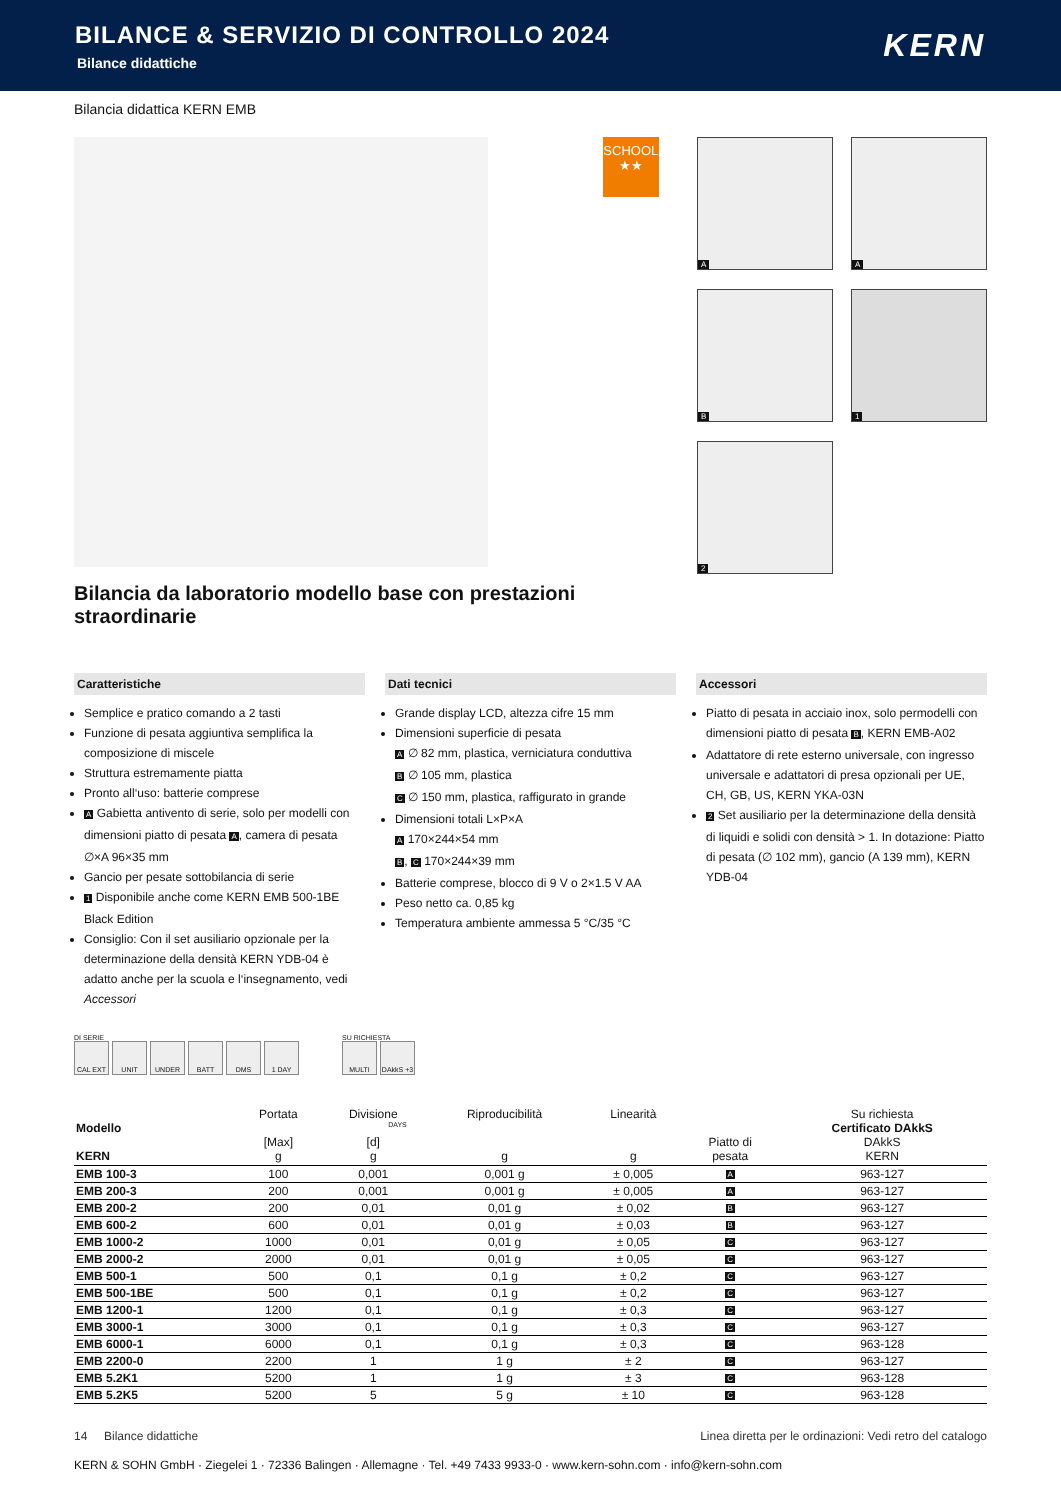BILANCE & SERVIZIO DI CONTROLLO 2024
Bilance didattiche
KERN
Bilancia didattica KERN EMB
SCHOOL
★★
A
A
B
1
2
Bilancia da laboratorio modello base con prestazioni straordinarie
Caratteristiche
Semplice e pratico comando a 2 tasti
Funzione di pesata aggiuntiva semplifica la composizione di miscele
Struttura estremamente piatta
Pronto all‘uso: batterie comprese
A Gabietta antivento di serie, solo per modelli con dimensioni piatto di pesata A, camera di pesata ∅×A 96×35 mm
Gancio per pesate sottobilancia di serie
1 Disponibile anche come KERN EMB 500-1BE Black Edition
Consiglio: Con il set ausiliario opzionale per la determinazione della densità KERN YDB-04 è adatto anche per la scuola e l‘insegnamento, vedi Accessori
Dati tecnici
Grande display LCD, altezza cifre 15 mm
Dimensioni superficie di pesata
A ∅ 82 mm, plastica, verniciatura conduttiva
B ∅ 105 mm, plastica
C ∅ 150 mm, plastica, raffigurato in grande
Dimensioni totali L×P×A
A 170×244×54 mm
B, C 170×244×39 mm
Batterie comprese, blocco di 9 V o 2×1.5 V AA
Peso netto ca. 0,85 kg
Temperatura ambiente ammessa 5 °C/35 °C
Accessori
Piatto di pesata in acciaio inox, solo permodelli con dimensioni piatto di pesata B, KERN EMB-A02
Adattatore di rete esterno universale, con ingresso universale e adattatori di presa opzionali per UE, CH, GB, US, KERN YKA-03N
2 Set ausiliario per la determinazione della densità di liquidi e solidi con densità > 1. In dotazione: Piatto di pesata (∅ 102 mm), gancio (A 139 mm), KERN YDB-04
DI SERIE
CAL EXT UNIT UNDER BATT DMS 1 DAY
SU RICHIESTA
MULTI DAkkS +3 DAYS
| Modello KERN | Portata [Max] g | Divisione [d] g | Riproducibilità g | Linearità g | Piatto di pesata | Su richiesta Certificato DAkkS DAkkS KERN |
| --- | --- | --- | --- | --- | --- | --- |
| EMB 100-3 | 100 | 0,001 | 0,001 g | ± 0,005 | A | 963-127 |
| EMB 200-3 | 200 | 0,001 | 0,001 g | ± 0,005 | A | 963-127 |
| EMB 200-2 | 200 | 0,01 | 0,01 g | ± 0,02 | B | 963-127 |
| EMB 600-2 | 600 | 0,01 | 0,01 g | ± 0,03 | B | 963-127 |
| EMB 1000-2 | 1000 | 0,01 | 0,01 g | ± 0,05 | C | 963-127 |
| EMB 2000-2 | 2000 | 0,01 | 0,01 g | ± 0,05 | C | 963-127 |
| EMB 500-1 | 500 | 0,1 | 0,1 g | ± 0,2 | C | 963-127 |
| EMB 500-1BE | 500 | 0,1 | 0,1 g | ± 0,2 | C | 963-127 |
| EMB 1200-1 | 1200 | 0,1 | 0,1 g | ± 0,3 | C | 963-127 |
| EMB 3000-1 | 3000 | 0,1 | 0,1 g | ± 0,3 | C | 963-127 |
| EMB 6000-1 | 6000 | 0,1 | 0,1 g | ± 0,3 | C | 963-128 |
| EMB 2200-0 | 2200 | 1 | 1 g | ± 2 | C | 963-127 |
| EMB 5.2K1 | 5200 | 1 | 1 g | ± 3 | C | 963-128 |
| EMB 5.2K5 | 5200 | 5 | 5 g | ± 10 | C | 963-128 |
14 Bilance didattiche Linea diretta per le ordinazioni: Vedi retro del catalogo
KERN & SOHN GmbH · Ziegelei 1 · 72336 Balingen · Allemagne · Tel. +49 7433 9933-0 · www.kern-sohn.com · info@kern-sohn.com